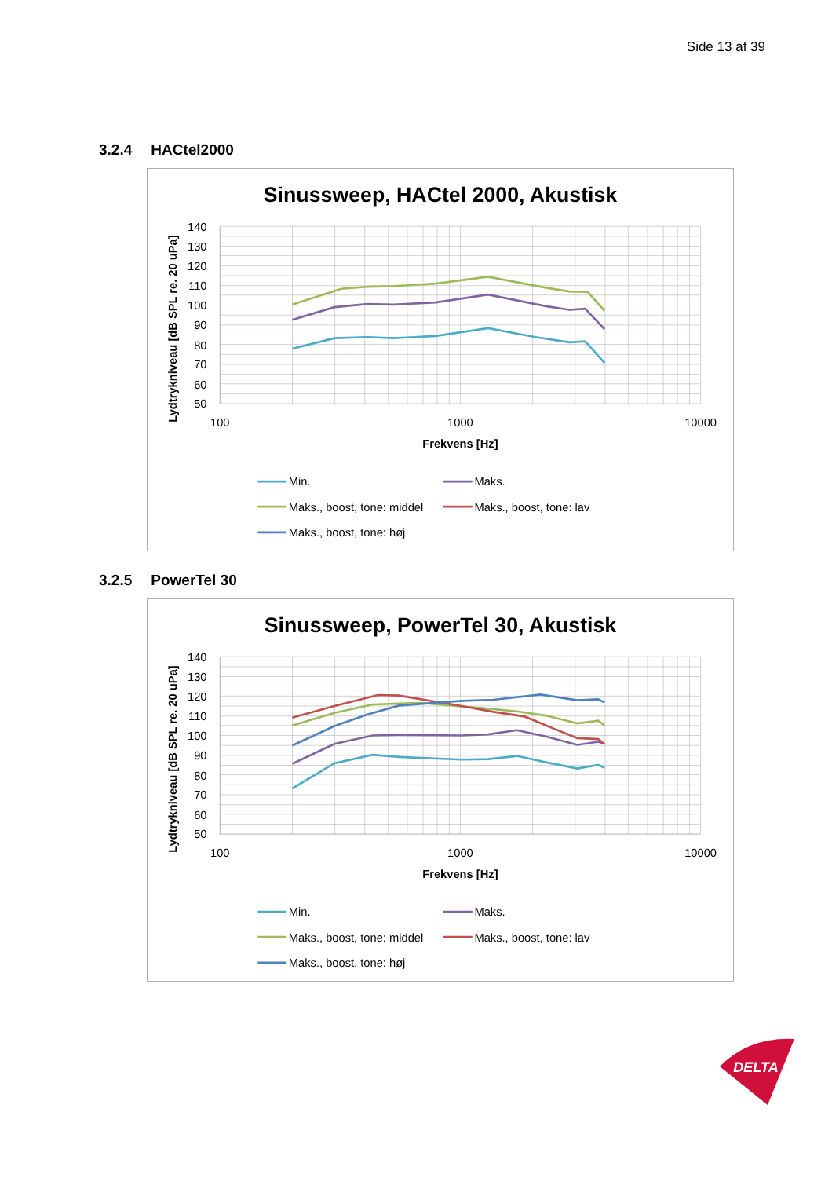Side 13 af 39
3.2.4 HACtel2000
Sinussweep, HACtel 2000, Akustisk
140
130
120
110
100
90
80
70
60
50
100
1000
10000
Frekvens [Hz]
Lydtrykniveau [dB SPL re. 20 uPa]
Min.
Maks.
Maks., boost, tone: middel
Maks., boost, tone: lav
Maks., boost, tone: høj
3.2.5 PowerTel 30
Sinussweep, PowerTel 30, Akustisk
140
130
120
110
100
90
80
70
60
50
100
1000
10000
Frekvens [Hz]
Lydtrykniveau [dB SPL re. 20 uPa]
Min.
Maks.
Maks., boost, tone: middel
Maks., boost, tone: lav
Maks., boost, tone: høj
DELTA